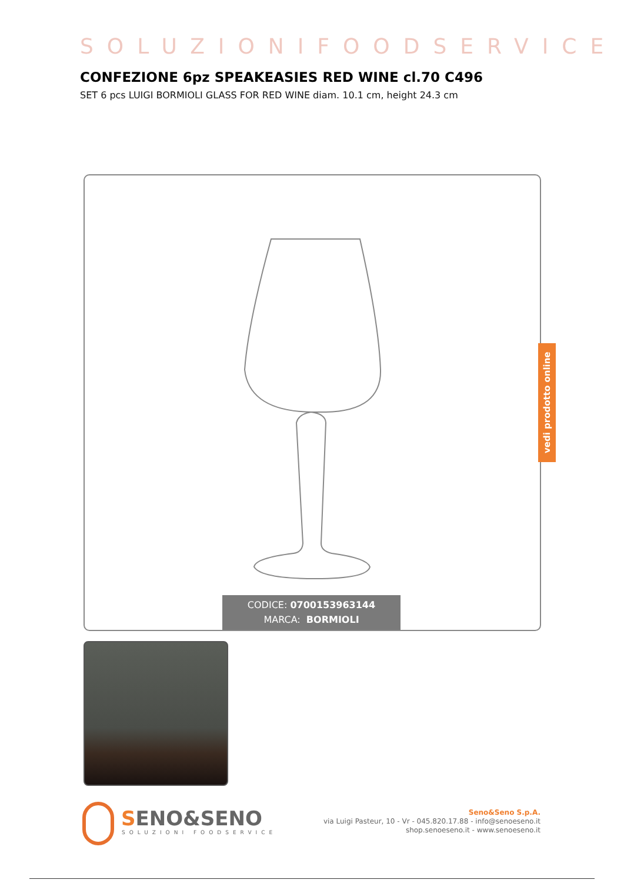SOLUZIONIFOODSERVICE
CONFEZIONE 6pz SPEAKEASIES RED WINE cl.70 C496
SET 6 pcs LUIGI BORMIOLI GLASS FOR RED WINE diam. 10.1 cm, height 24.3 cm
CODICE: 0700153963144
MARCA: BORMIOLI
vedi prodotto online
SENO&SENO
SOLUZIONI FOODSERVICE
Seno&Seno S.p.A.
via Luigi Pasteur, 10 - Vr - 045.820.17.88 - info@senoeseno.it
shop.senoeseno.it - www.senoeseno.it